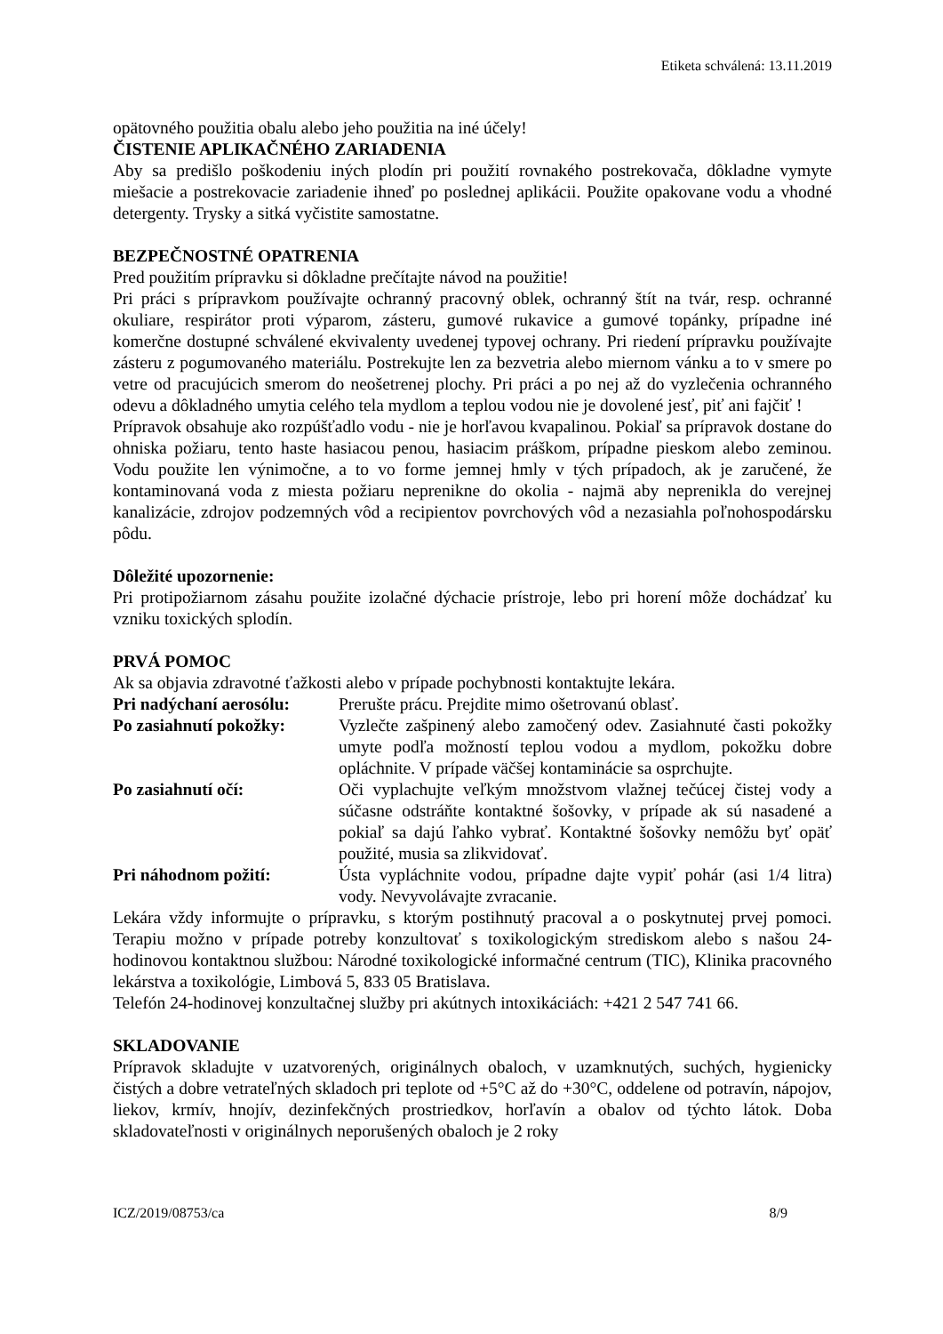Etiketa schválená: 13.11.2019
opätovného použitia obalu alebo jeho použitia na iné účely!
ČISTENIE APLIKAČNÉHO ZARIADENIA
Aby sa predišlo poškodeniu iných plodín pri použití rovnakého postrekovača, dôkladne vymyte miešacie a postrekovacie zariadenie ihneď po poslednej aplikácii. Použite opakovane vodu a vhodné detergenty. Trysky a sitká vyčistite samostatne.
BEZPEČNOSTNÉ OPATRENIA
Pred použitím prípravku si dôkladne prečítajte návod na použitie!
Pri práci s prípravkom používajte ochranný pracovný oblek, ochranný štít na tvár, resp. ochranné okuliare, respirátor proti výparom, zásteru, gumové rukavice a gumové topánky, prípadne iné komerčne dostupné schválené ekvivalenty uvedenej typovej ochrany. Pri riedení prípravku používajte zásteru z pogumovaného materiálu. Postrekujte len za bezvetria alebo miernom vánku a to v smere po vetre od pracujúcich smerom do neošetrenej plochy. Pri práci a po nej až do vyzlečenia ochranného odevu a dôkladného umytia celého tela mydlom a teplou vodou nie je dovolené jesť, piť ani fajčiť !
Prípravok obsahuje ako rozpúšťadlo vodu - nie je horľavou kvapalinou. Pokiaľ sa prípravok dostane do ohniska požiaru, tento haste hasiacou penou, hasiacim práškom, prípadne pieskom alebo zeminou. Vodu použite len výnimočne, a to vo forme jemnej hmly v tých prípadoch, ak je zaručené, že kontaminovaná voda z miesta požiaru neprenikne do okolia - najmä aby neprenikla do verejnej kanalizácie, zdrojov podzemných vôd a recipientov povrchových vôd a nezasiahla poľnohospodársku pôdu.
Dôležité upozornenie:
Pri protipožiarnom zásahu použite izolačné dýchacie prístroje, lebo pri horení môže dochádzať ku vzniku toxických splodín.
PRVÁ POMOC
Ak sa objavia zdravotné ťažkosti alebo v prípade pochybnosti kontaktujte lekára.
Pri nadýchaní aerosólu:
Prerušte prácu. Prejdite mimo ošetrovanú oblasť.
Po zasiahnutí pokožky:
Vyzlečte zašpinený alebo zamočený odev. Zasiahnuté časti pokožky umyte podľa možností teplou vodou a mydlom, pokožku dobre opláchnite. V prípade väčšej kontaminácie sa osprchujte.
Po zasiahnutí očí: Oči vyplachujte veľkým množstvom vlažnej tečúcej čistej vody a súčasne odstráňte kontaktné šošovky, v prípade ak sú nasadené a pokiaľ sa dajú ľahko vybrať. Kontaktné šošovky nemôžu byť opäť použité, musia sa zlikvidovať.
Pri náhodnom požití: Ústa vypláchnite vodou, prípadne dajte vypiť pohár (asi 1/4 litra) vody. Nevyvolávajte zvracanie.
Lekára vždy informujte o prípravku, s ktorým postihnutý pracoval a o poskytnutej prvej pomoci. Terapiu možno v prípade potreby konzultovať s toxikologickým strediskom alebo s našou 24- hodinovou kontaktnou službou: Národné toxikologické informačné centrum (TIC), Klinika pracovného lekárstva a toxikológie, Limbová 5, 833 05 Bratislava.
Telefón 24-hodinovej konzultačnej služby pri akútnych intoxikáciách: +421 2 547 741 66.
SKLADOVANIE
Prípravok skladujte v uzatvorených, originálnych obaloch, v uzamknutých, suchých, hygienicky čistých a dobre vetrateľných skladoch pri teplote od +5°C až do +30°C, oddelene od potravín, nápojov, liekov, krmív, hnojív, dezinfekčných prostriedkov, horľavín a obalov od týchto látok. Doba skladovateľnosti v originálnych neporušených obaloch je 2 roky
ICZ/2019/08753/ca 8/9